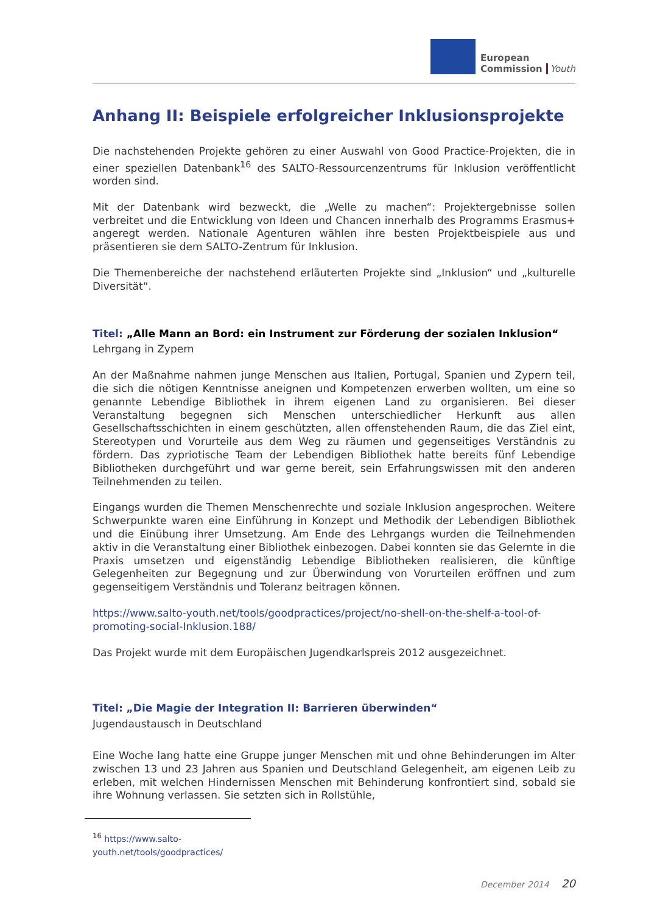European
Commission
Youth
Anhang II: Beispiele erfolgreicher Inklusionsprojekte
Die nachstehenden Projekte gehören zu einer Auswahl von Good Practice-Projekten, die in einer speziellen Datenbank<sup>16</sup> des SALTO-Ressourcenzentrums für Inklusion veröffentlicht worden sind.
Mit der Datenbank wird bezweckt, die „Welle zu machen“: Projektergebnisse sollen verbreitet und die Entwicklung von Ideen und Chancen innerhalb des Programms Erasmus+ angeregt werden. Nationale Agenturen wählen ihre besten Projektbeispiele aus und präsentieren sie dem SALTO-Zentrum für Inklusion.
Die Themenbereiche der nachstehend erläuterten Projekte sind „Inklusion“ und „kulturelle Diversität“.
Titel: „Alle Mann an Bord: ein Instrument zur Förderung der sozialen Inklusion“
Lehrgang in Zypern
An der Maßnahme nahmen junge Menschen aus Italien, Portugal, Spanien und Zypern teil, die sich die nötigen Kenntnisse aneignen und Kompetenzen erwerben wollten, um eine so genannte Lebendige Bibliothek in ihrem eigenen Land zu organisieren. Bei dieser Veranstaltung begegnen sich Menschen unterschiedlicher Herkunft aus allen Gesellschaftsschichten in einem geschützten, allen offenstehenden Raum, die das Ziel eint, Stereotypen und Vorurteile aus dem Weg zu räumen und gegenseitiges Verständnis zu fördern. Das zypriotische Team der Lebendigen Bibliothek hatte bereits fünf Lebendige Bibliotheken durchgeführt und war gerne bereit, sein Erfahrungswissen mit den anderen Teilnehmenden zu teilen.
Eingangs wurden die Themen Menschenrechte und soziale Inklusion angesprochen. Weitere Schwerpunkte waren eine Einführung in Konzept und Methodik der Lebendigen Bibliothek und die Einübung ihrer Umsetzung. Am Ende des Lehrgangs wurden die Teilnehmenden aktiv in die Veranstaltung einer Bibliothek einbezogen. Dabei konnten sie das Gelernte in die Praxis umsetzen und eigenständig Lebendige Bibliotheken realisieren, die künftige Gelegenheiten zur Begegnung und zur Überwindung von Vorurteilen eröffnen und zum gegenseitigem Verständnis und Toleranz beitragen können.
https://www.salto-youth.net/tools/goodpractices/project/no-shell-on-the-shelf-a-tool-of-promoting-social-Inklusion.188/
Das Projekt wurde mit dem Europäischen Jugendkarlspreis 2012 ausgezeichnet.
Titel: „Die Magie der Integration II: Barrieren überwinden“
Jugendaustausch in Deutschland
Eine Woche lang hatte eine Gruppe junger Menschen mit und ohne Behinderungen im Alter zwischen 13 und 23 Jahren aus Spanien und Deutschland Gelegenheit, am eigenen Leib zu erleben, mit welchen Hindernissen Menschen mit Behinderung konfrontiert sind, sobald sie ihre Wohnung verlassen. Sie setzten sich in Rollstühle,
<sup>16</sup> https://www.salto-youth.net/tools/goodpractices/
December 2014 20